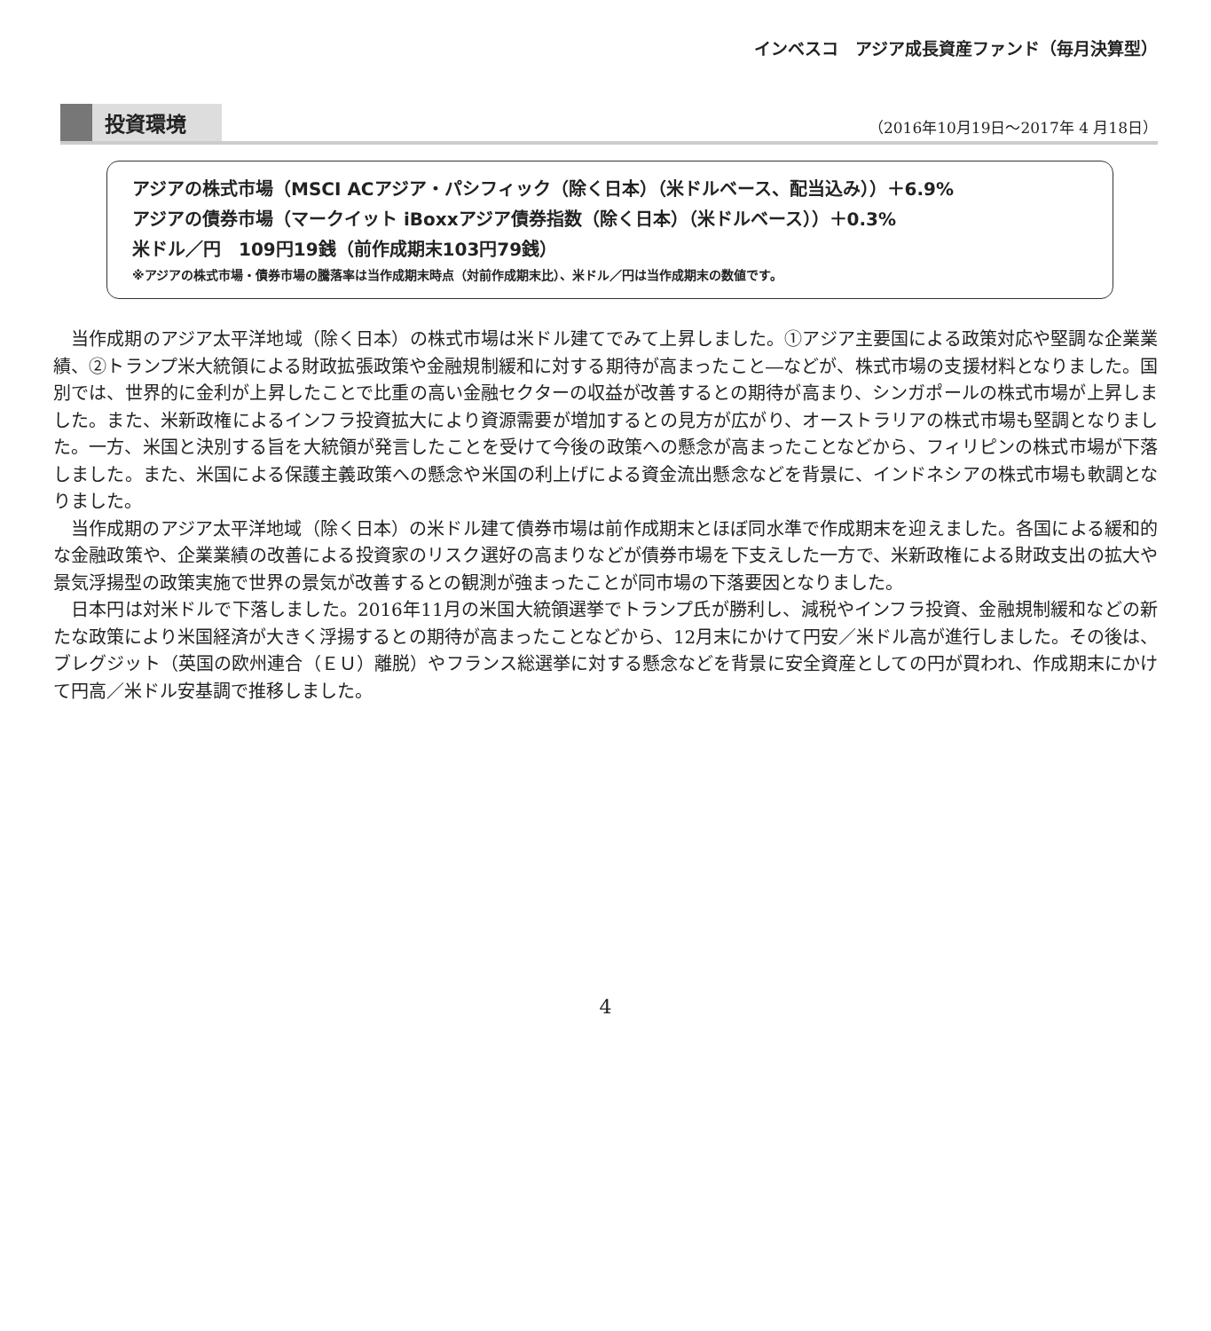インベスコ　アジア成長資産ファンド（毎月決算型）
投資環境
（2016年10月19日～2017年 4 月18日）
アジアの株式市場（MSCI ACアジア・パシフィック（除く日本）（米ドルベース、配当込み））＋6.9%
アジアの債券市場（マークイット iBoxxアジア債券指数（除く日本）（米ドルベース））＋0.3%
米ドル／円　109円19銭（前作成期末103円79銭）
※アジアの株式市場・債券市場の騰落率は当作成期末時点（対前作成期末比）、米ドル／円は当作成期末の数値です。
当作成期のアジア太平洋地域（除く日本）の株式市場は米ドル建てでみて上昇しました。①アジア主要国による政策対応や堅調な企業業績、②トランプ米大統領による財政拡張政策や金融規制緩和に対する期待が高まったこと―などが、株式市場の支援材料となりました。国別では、世界的に金利が上昇したことで比重の高い金融セクターの収益が改善するとの期待が高まり、シンガポールの株式市場が上昇しました。また、米新政権によるインフラ投資拡大により資源需要が増加するとの見方が広がり、オーストラリアの株式市場も堅調となりました。一方、米国と決別する旨を大統領が発言したことを受けて今後の政策への懸念が高まったことなどから、フィリピンの株式市場が下落しました。また、米国による保護主義政策への懸念や米国の利上げによる資金流出懸念などを背景に、インドネシアの株式市場も軟調となりました。
当作成期のアジア太平洋地域（除く日本）の米ドル建て債券市場は前作成期末とほぼ同水準で作成期末を迎えました。各国による緩和的な金融政策や、企業業績の改善による投資家のリスク選好の高まりなどが債券市場を下支えした一方で、米新政権による財政支出の拡大や景気浮揚型の政策実施で世界の景気が改善するとの観測が強まったことが同市場の下落要因となりました。
日本円は対米ドルで下落しました。2016年11月の米国大統領選挙でトランプ氏が勝利し、減税やインフラ投資、金融規制緩和などの新たな政策により米国経済が大きく浮揚するとの期待が高まったことなどから、12月末にかけて円安／米ドル高が進行しました。その後は、ブレグジット（英国の欧州連合（ＥＵ）離脱）やフランス総選挙に対する懸念などを背景に安全資産としての円が買われ、作成期末にかけて円高／米ドル安基調で推移しました。
4